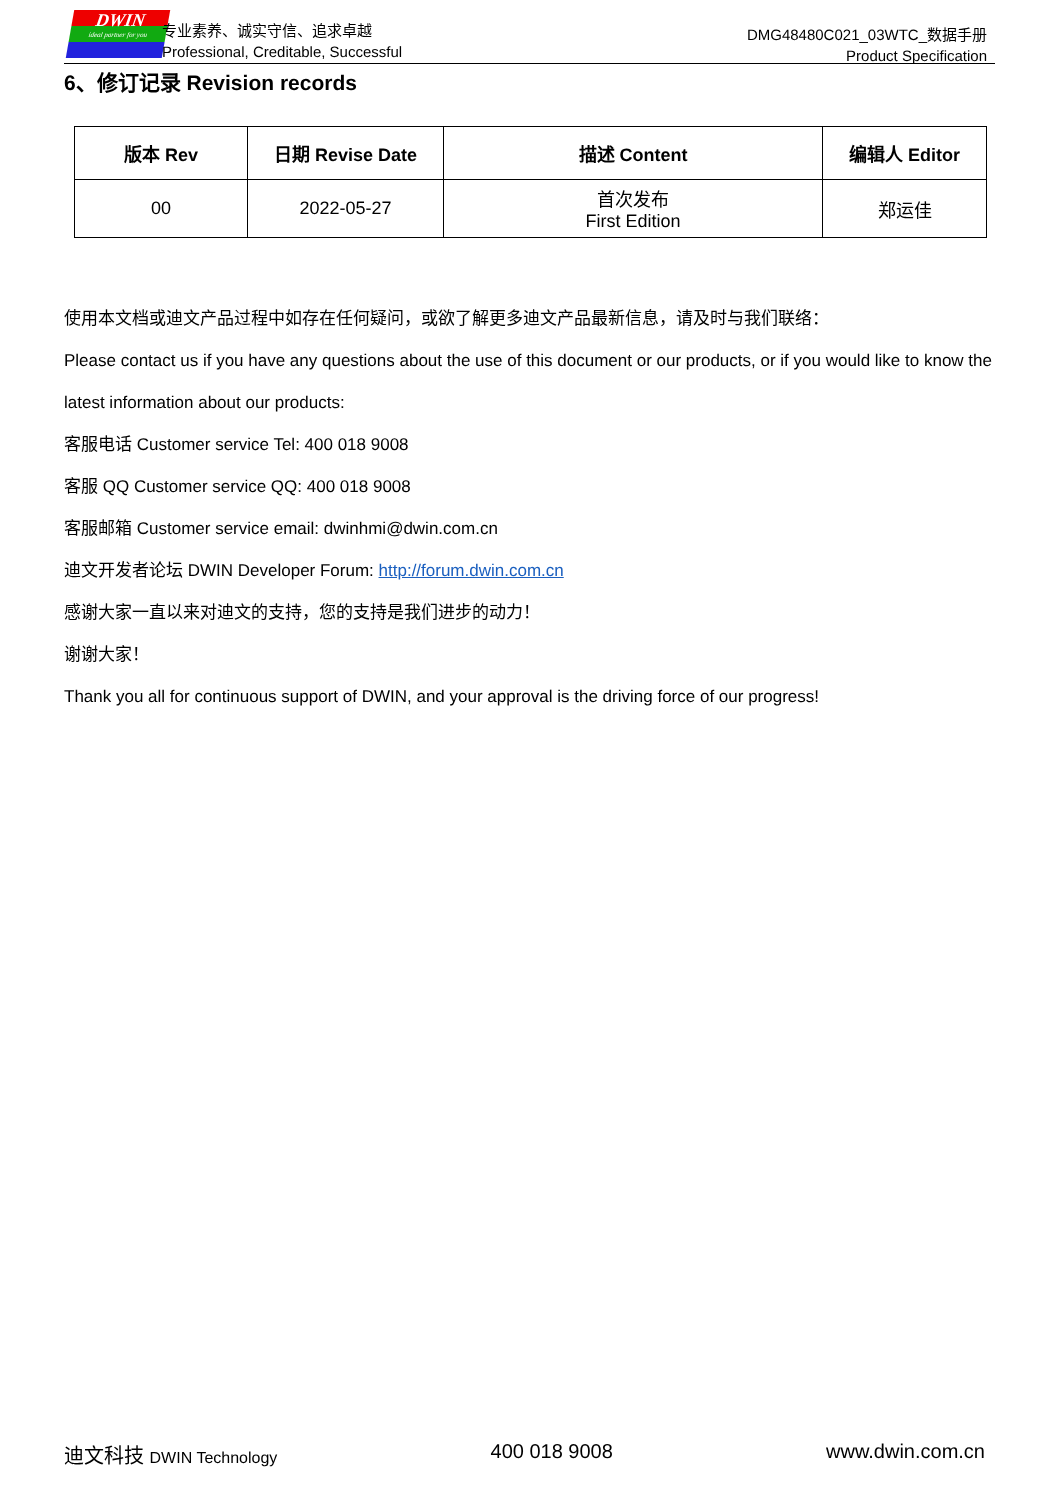DWIN
ideal partner for you
专业素养、诚实守信、追求卓越
Professional, Creditable, Successful
DMG48480C021_03WTC_数据手册
Product Specification
6、修订记录 Revision records
| 版本 Rev | 日期 Revise Date | 描述 Content | 编辑人 Editor |
| --- | --- | --- | --- |
| 00 | 2022-05-27 | 首次发布 First Edition | 郑运佳 |
使用本文档或迪文产品过程中如存在任何疑问，或欲了解更多迪文产品最新信息，请及时与我们联络：
Please contact us if you have any questions about the use of this document or our products, or if you would like to know the latest information about our products:
客服电话 Customer service Tel: 400 018 9008
客服 QQ Customer service QQ: 400 018 9008
客服邮箱 Customer service email: dwinhmi@dwin.com.cn
迪文开发者论坛 DWIN Developer Forum: http://forum.dwin.com.cn
感谢大家一直以来对迪文的支持，您的支持是我们进步的动力！
谢谢大家！
Thank you all for continuous support of DWIN, and your approval is the driving force of our progress!
迪文科技 DWIN Technology 400 018 9008 www.dwin.com.cn